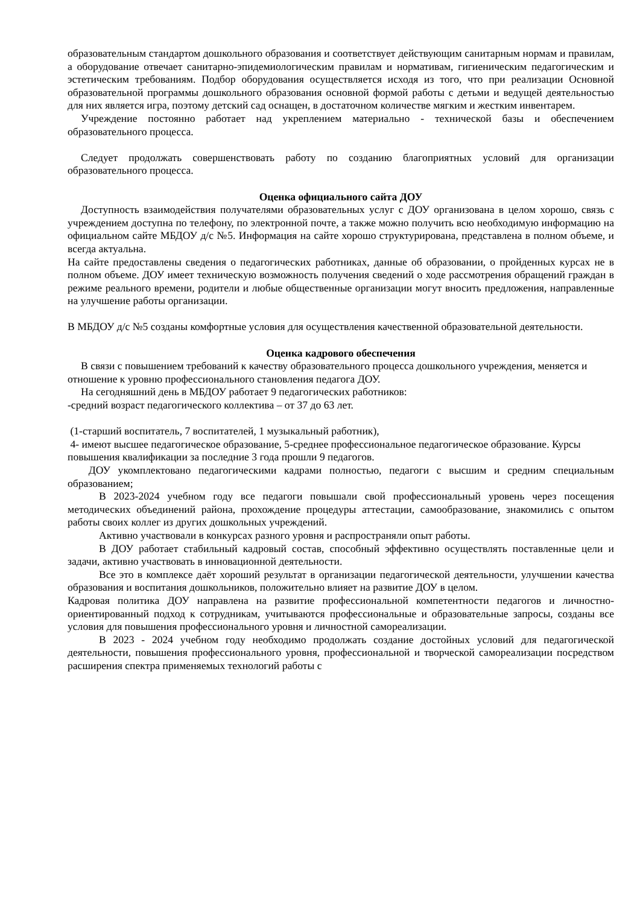образовательным стандартом дошкольного образования и соответствует действующим санитарным нормам и правилам, а оборудование отвечает санитарно-эпидемиологическим правилам и нормативам, гигиеническим педагогическим и эстетическим требованиям. Подбор оборудования осуществляется исходя из того, что при реализации Основной образовательной программы дошкольного образования основной формой работы с детьми и ведущей деятельностью для них является игра, поэтому детский сад оснащен, в достаточном количестве мягким и жестким инвентарем.
Учреждение постоянно работает над укреплением материально - технической базы и обеспечением образовательного процесса.
Следует продолжать совершенствовать работу по созданию благоприятных условий для организации образовательного процесса.
Оценка официального сайта ДОУ
Доступность взаимодействия получателями образовательных услуг с ДОУ организована в целом хорошо, связь с учреждением доступна по телефону, по электронной почте, а также можно получить всю необходимую информацию на официальном сайте МБДОУ д/с №5. Информация на сайте хорошо структурирована, представлена в полном объеме, и всегда актуальна.
На сайте предоставлены сведения о педагогических работниках, данные об образовании, о пройденных курсах не в полном объеме. ДОУ имеет техническую возможность получения сведений о ходе рассмотрения обращений граждан в режиме реального времени, родители и любые общественные организации могут вносить предложения, направленные на улучшение работы организации.
В МБДОУ д/с №5 созданы комфортные условия для осуществления качественной образовательной деятельности.
Оценка кадрового обеспечения
В связи с повышением требований к качеству образовательного процесса дошкольного учреждения, меняется и отношение к уровню профессионального становления педагога ДОУ.
На сегодняшний день в МБДОУ работает 9 педагогических работников:
-средний возраст педагогического коллектива – от 37 до 63 лет.
(1-старший воспитатель, 7 воспитателей, 1 музыкальный работник),
4- имеют высшее педагогическое образование, 5-среднее профессиональное педагогическое образование. Курсы повышения квалификации за последние 3 года прошли 9 педагогов.
ДОУ укомплектовано педагогическими кадрами полностью, педагоги с высшим и средним специальным образованием;
В 2023-2024 учебном году все педагоги повышали свой профессиональный уровень через посещения методических объединений района, прохождение процедуры аттестации, самообразование, знакомились с опытом работы своих коллег из других дошкольных учреждений.
Активно участвовали в конкурсах разного уровня и распространяли опыт работы.
В ДОУ работает стабильный кадровый состав, способный эффективно осуществлять поставленные цели и задачи, активно участвовать в инновационной деятельности.
Все это в комплексе даёт хороший результат в организации педагогической деятельности, улучшении качества образования и воспитания дошкольников, положительно влияет на развитие ДОУ в целом.
Кадровая политика ДОУ направлена на развитие профессиональной компетентности педагогов и личностно-ориентированный подход к сотрудникам, учитываются профессиональные и образовательные запросы, созданы все условия для повышения профессионального уровня и личностной самореализации.
В 2023 - 2024 учебном году необходимо продолжать создание достойных условий для педагогической деятельности, повышения профессионального уровня, профессиональной и творческой самореализации посредством расширения спектра применяемых технологий работы с